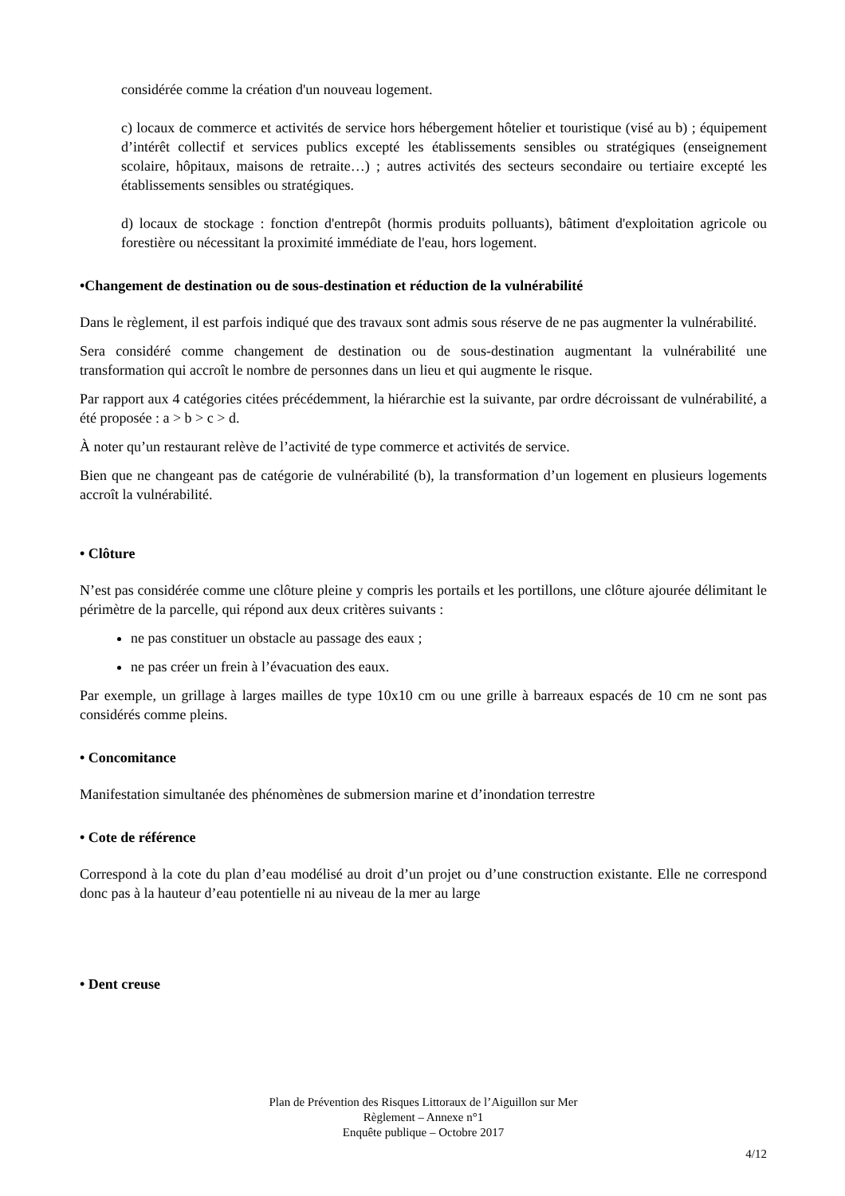considérée comme la création d'un nouveau logement.
c) locaux de commerce et activités de service hors hébergement hôtelier et touristique (visé au b) ; équipement d’intérêt collectif et services publics excepté les établissements sensibles ou stratégiques (enseignement scolaire, hôpitaux, maisons de retraite…) ; autres activités des secteurs secondaire ou tertiaire excepté les établissements sensibles ou stratégiques.
d) locaux de stockage : fonction d'entrepôt (hormis produits polluants), bâtiment d'exploitation agricole ou forestière ou nécessitant la proximité immédiate de l'eau, hors logement.
•Changement de destination ou de sous-destination et réduction de la vulnérabilité
Dans le règlement, il est parfois indiqué que des travaux sont admis sous réserve de ne pas augmenter la vulnérabilité.
Sera considéré comme changement de destination ou de sous-destination augmentant la vulnérabilité une transformation qui accroît le nombre de personnes dans un lieu et qui augmente le risque.
Par rapport aux 4 catégories citées précédemment, la hiérarchie est la suivante, par ordre décroissant de vulnérabilité, a été proposée : a > b > c > d.
À noter qu’un restaurant relève de l’activité de type commerce et activités de service.
Bien que ne changeant pas de catégorie de vulnérabilité (b), la transformation d’un logement en plusieurs logements accroît la vulnérabilité.
• Clôture
N’est pas considérée comme une clôture pleine y compris les portails et les portillons, une clôture ajourée délimitant le périmètre de la parcelle, qui répond aux deux critères suivants :
ne pas constituer un obstacle au passage des eaux ;
ne pas créer un frein à l’évacuation des eaux.
Par exemple, un grillage à larges mailles de type 10x10 cm ou une grille à barreaux espacés de 10 cm ne sont pas considérés comme pleins.
• Concomitance
Manifestation simultanée des phénomènes de submersion marine et d’inondation terrestre
• Cote de référence
Correspond à la cote du plan d’eau modélisé au droit d’un projet ou d’une construction existante. Elle ne correspond donc pas à la hauteur d’eau potentielle ni au niveau de la mer au large
• Dent creuse
Plan de Prévention des Risques Littoraux de l’Aiguillon sur Mer
Règlement – Annexe n°1
Enquête publique – Octobre 2017
4/12